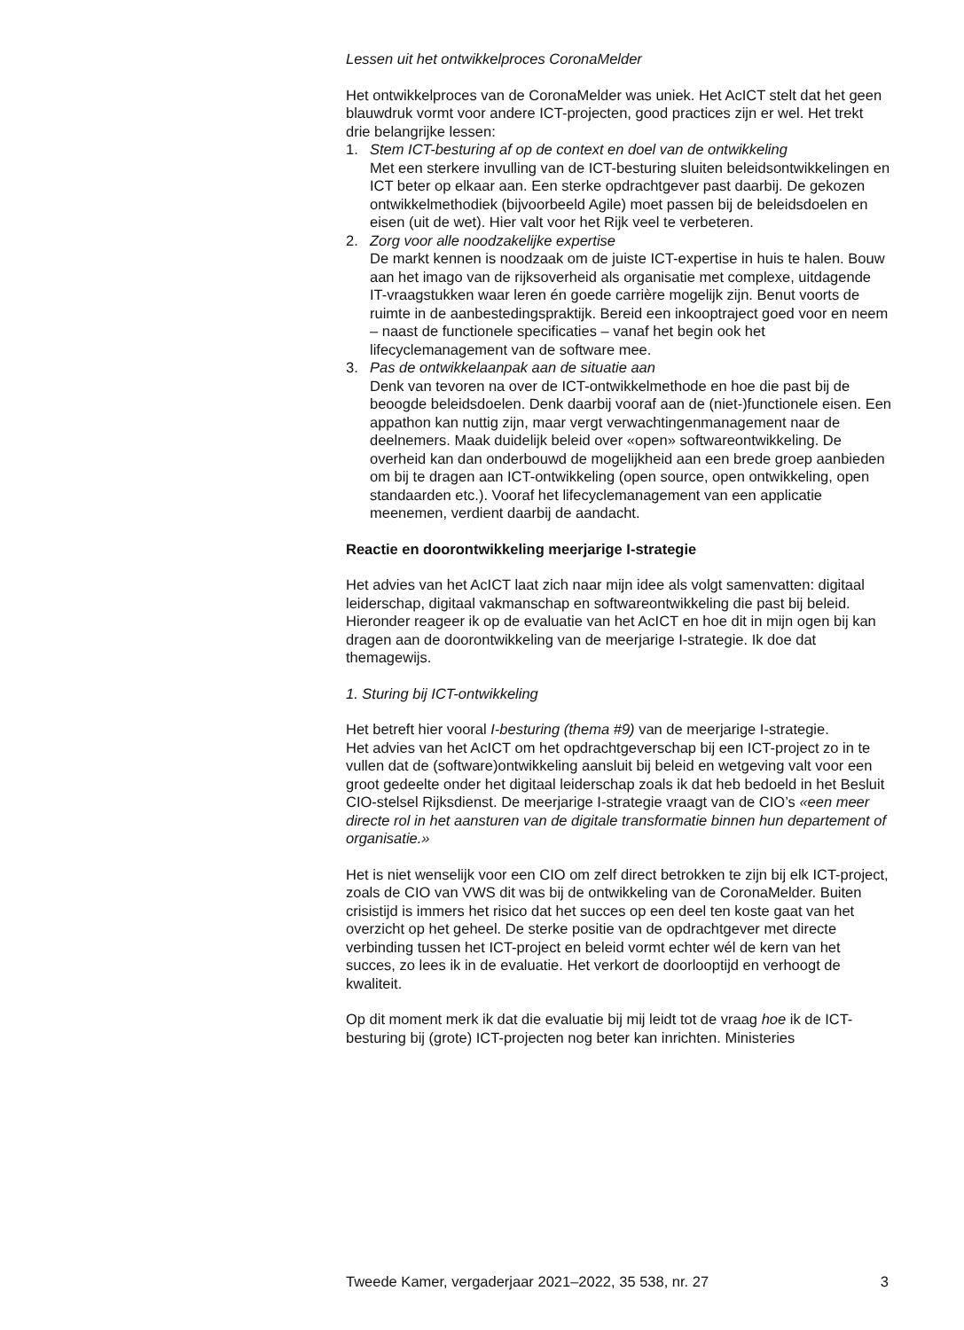Lessen uit het ontwikkelproces CoronaMelder
Het ontwikkelproces van de CoronaMelder was uniek. Het AcICT stelt dat het geen blauwdruk vormt voor andere ICT-projecten, good practices zijn er wel. Het trekt drie belangrijke lessen:
1. Stem ICT-besturing af op de context en doel van de ontwikkeling
Met een sterkere invulling van de ICT-besturing sluiten beleidsontwikkelingen en ICT beter op elkaar aan. Een sterke opdrachtgever past daarbij. De gekozen ontwikkelmethodiek (bijvoorbeeld Agile) moet passen bij de beleidsdoelen en eisen (uit de wet). Hier valt voor het Rijk veel te verbeteren.
2. Zorg voor alle noodzakelijke expertise
De markt kennen is noodzaak om de juiste ICT-expertise in huis te halen. Bouw aan het imago van de rijksoverheid als organisatie met complexe, uitdagende IT-vraagstukken waar leren én goede carrière mogelijk zijn. Benut voorts de ruimte in de aanbestedingspraktijk. Bereid een inkooptraject goed voor en neem – naast de functionele specificaties – vanaf het begin ook het lifecyclemanagement van de software mee.
3. Pas de ontwikkelaanpak aan de situatie aan
Denk van tevoren na over de ICT-ontwikkelmethode en hoe die past bij de beoogde beleidsdoelen. Denk daarbij vooraf aan de (niet-)functionele eisen. Een appathon kan nuttig zijn, maar vergt verwachtingenmanagement naar de deelnemers. Maak duidelijk beleid over «open» softwareontwikkeling. De overheid kan dan onderbouwd de mogelijkheid aan een brede groep aanbieden om bij te dragen aan ICT-ontwikkeling (open source, open ontwikkeling, open standaarden etc.). Vooraf het lifecyclemanagement van een applicatie meenemen, verdient daarbij de aandacht.
Reactie en doorontwikkeling meerjarige I-strategie
Het advies van het AcICT laat zich naar mijn idee als volgt samenvatten: digitaal leiderschap, digitaal vakmanschap en softwareontwikkeling die past bij beleid. Hieronder reageer ik op de evaluatie van het AcICT en hoe dit in mijn ogen bij kan dragen aan de doorontwikkeling van de meerjarige I-strategie. Ik doe dat themagewijs.
1. Sturing bij ICT-ontwikkeling
Het betreft hier vooral I-besturing (thema #9) van de meerjarige I-strategie.
Het advies van het AcICT om het opdrachtgeverschap bij een ICT-project zo in te vullen dat de (software)ontwikkeling aansluit bij beleid en wetgeving valt voor een groot gedeelte onder het digitaal leiderschap zoals ik dat heb bedoeld in het Besluit CIO-stelsel Rijksdienst. De meerjarige I-strategie vraagt van de CIO’s «een meer directe rol in het aansturen van de digitale transformatie binnen hun departement of organisatie.»
Het is niet wenselijk voor een CIO om zelf direct betrokken te zijn bij elk ICT-project, zoals de CIO van VWS dit was bij de ontwikkeling van de CoronaMelder. Buiten crisistijd is immers het risico dat het succes op een deel ten koste gaat van het overzicht op het geheel. De sterke positie van de opdrachtgever met directe verbinding tussen het ICT-project en beleid vormt echter wél de kern van het succes, zo lees ik in de evaluatie. Het verkort de doorlooptijd en verhoogt de kwaliteit.
Op dit moment merk ik dat die evaluatie bij mij leidt tot de vraag hoe ik de ICT-besturing bij (grote) ICT-projecten nog beter kan inrichten. Ministeries
Tweede Kamer, vergaderjaar 2021–2022, 35 538, nr. 27 3